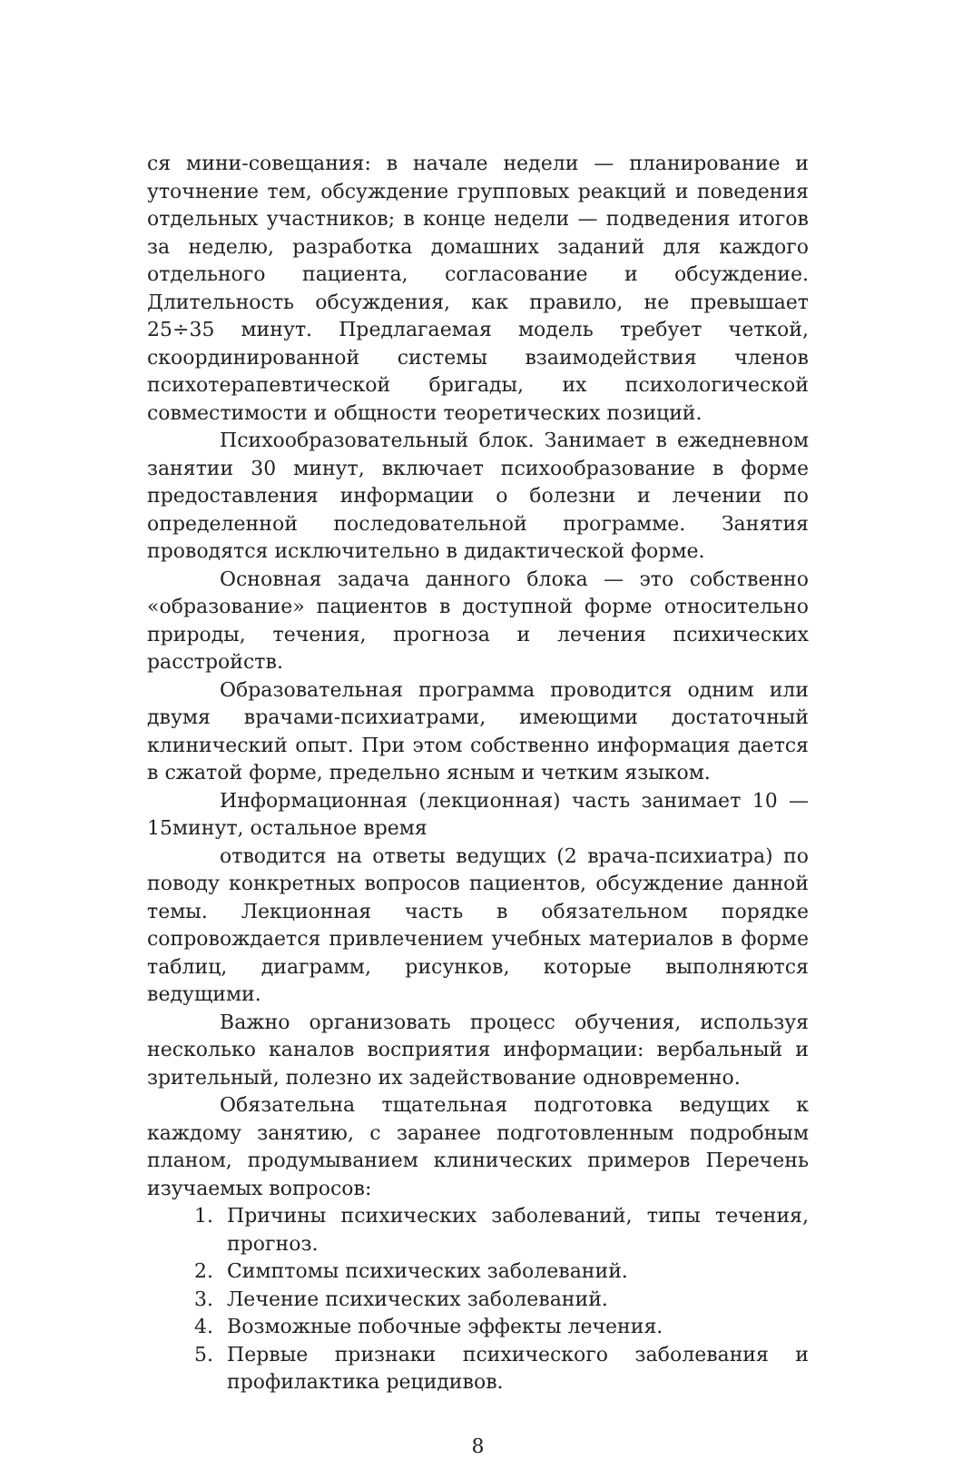ся мини-совещания: в начале недели — планирование и уточнение тем, обсуждение групповых реакций и поведения отдельных участников; в конце недели — подведения итогов за неделю, разработка домашних заданий для каждого отдельного пациента, согласование и обсуждение. Длительность обсуждения, как правило, не превышает 25÷35 минут. Предлагаемая модель требует четкой, скоординированной системы взаимодействия членов психотерапевтической бригады, их психологической совместимости и общности теоретических позиций.
Психообразовательный блок. Занимает в ежедневном занятии 30 минут, включает психообразование в форме предоставления информации о болезни и лечении по определенной последовательной программе. Занятия проводятся исключительно в дидактической форме.
Основная задача данного блока — это собственно «образование» пациентов в доступной форме относительно природы, течения, прогноза и лечения психических расстройств.
Образовательная программа проводится одним или двумя врачами-психиатрами, имеющими достаточный клинический опыт. При этом собственно информация дается в сжатой форме, предельно ясным и четким языком.
Информационная (лекционная) часть занимает 10 — 15минут, остальное время
отводится на ответы ведущих (2 врача-психиатра) по поводу конкретных вопросов пациентов, обсуждение данной темы. Лекционная часть в обязательном порядке сопровождается привлечением учебных материалов в форме таблиц, диаграмм, рисунков, которые выполняются ведущими.
Важно организовать процесс обучения, используя несколько каналов восприятия информации: вербальный и зрительный, полезно их задействование одновременно.
Обязательна тщательная подготовка ведущих к каждому занятию, с заранее подготовленным подробным планом, продумыванием клинических примеров Перечень изучаемых вопросов:
1. Причины психических заболеваний, типы течения, прогноз.
2. Симптомы психических заболеваний.
3. Лечение психических заболеваний.
4. Возможные побочные эффекты лечения.
5. Первые признаки психического заболевания и профилактика рецидивов.
8